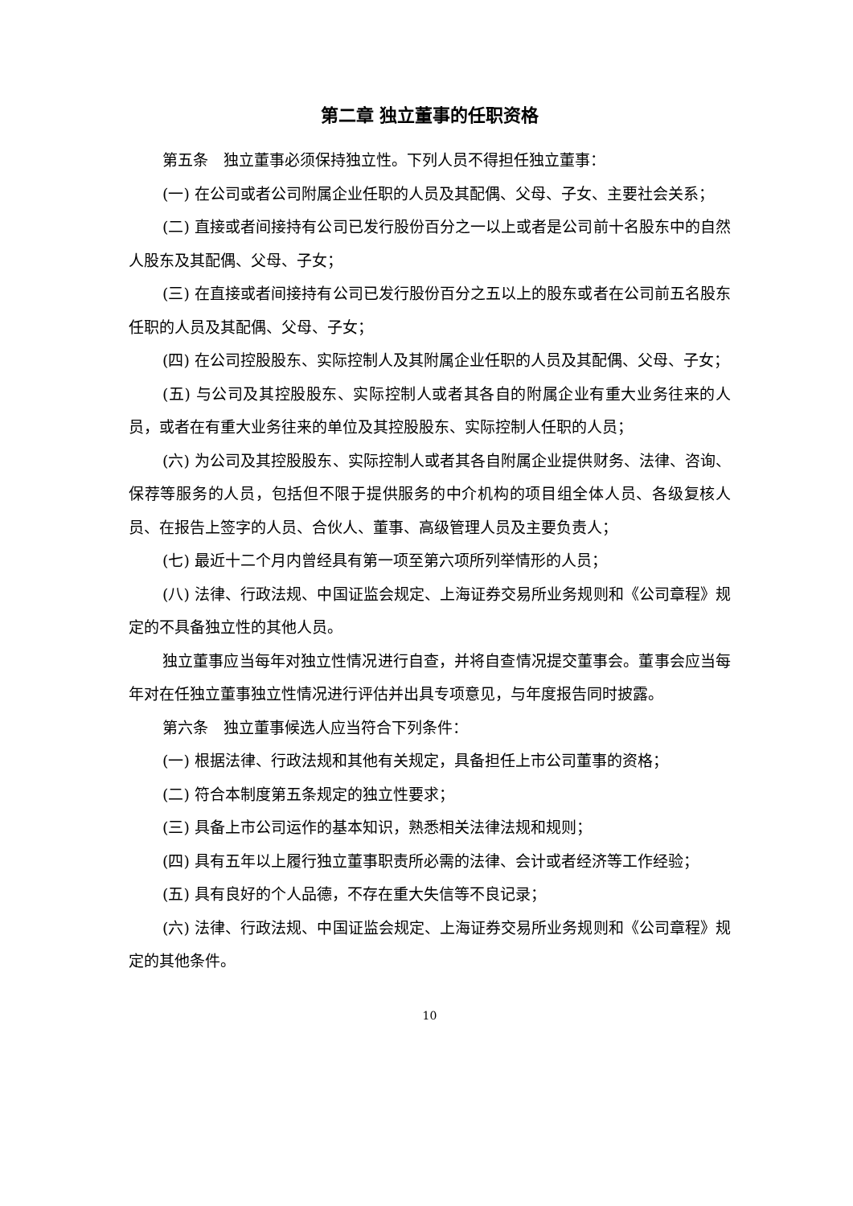第二章 独立董事的任职资格
第五条　独立董事必须保持独立性。下列人员不得担任独立董事：
(一) 在公司或者公司附属企业任职的人员及其配偶、父母、子女、主要社会关系；
(二) 直接或者间接持有公司已发行股份百分之一以上或者是公司前十名股东中的自然人股东及其配偶、父母、子女；
(三) 在直接或者间接持有公司已发行股份百分之五以上的股东或者在公司前五名股东任职的人员及其配偶、父母、子女；
(四) 在公司控股股东、实际控制人及其附属企业任职的人员及其配偶、父母、子女；
(五) 与公司及其控股股东、实际控制人或者其各自的附属企业有重大业务往来的人员，或者在有重大业务往来的单位及其控股股东、实际控制人任职的人员；
(六) 为公司及其控股股东、实际控制人或者其各自附属企业提供财务、法律、咨询、保荐等服务的人员，包括但不限于提供服务的中介机构的项目组全体人员、各级复核人员、在报告上签字的人员、合伙人、董事、高级管理人员及主要负责人；
(七) 最近十二个月内曾经具有第一项至第六项所列举情形的人员；
(八) 法律、行政法规、中国证监会规定、上海证券交易所业务规则和《公司章程》规定的不具备独立性的其他人员。
独立董事应当每年对独立性情况进行自查，并将自查情况提交董事会。董事会应当每年对在任独立董事独立性情况进行评估并出具专项意见，与年度报告同时披露。
第六条　独立董事候选人应当符合下列条件：
(一) 根据法律、行政法规和其他有关规定，具备担任上市公司董事的资格；
(二) 符合本制度第五条规定的独立性要求；
(三) 具备上市公司运作的基本知识，熟悉相关法律法规和规则；
(四) 具有五年以上履行独立董事职责所必需的法律、会计或者经济等工作经验；
(五) 具有良好的个人品德，不存在重大失信等不良记录；
(六) 法律、行政法规、中国证监会规定、上海证券交易所业务规则和《公司章程》规定的其他条件。
10